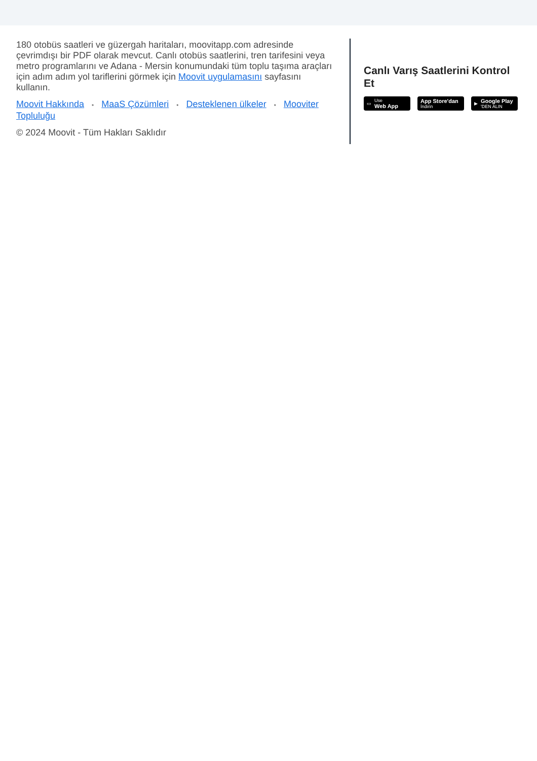180 otobüs saatleri ve güzergah haritaları, moovitapp.com adresinde çevrimdışı bir PDF olarak mevcut. Canlı otobüs saatlerini, tren tarifesini veya metro programlarını ve Adana - Mersin konumundaki tüm toplu taşıma araçları için adım adım yol tariflerini görmek için Moovit uygulamasını sayfasını kullanın.
Moovit Hakkında • MaaS Çözümleri • Desteklenen ülkeler • Mooviter Topluluğu
© 2024 Moovit - Tüm Hakları Saklıdır
Canlı Varış Saatlerini Kontrol Et
▭ Use
Web App
App Store'dan
İndirin
▶ Google Play
'DEN ALIN